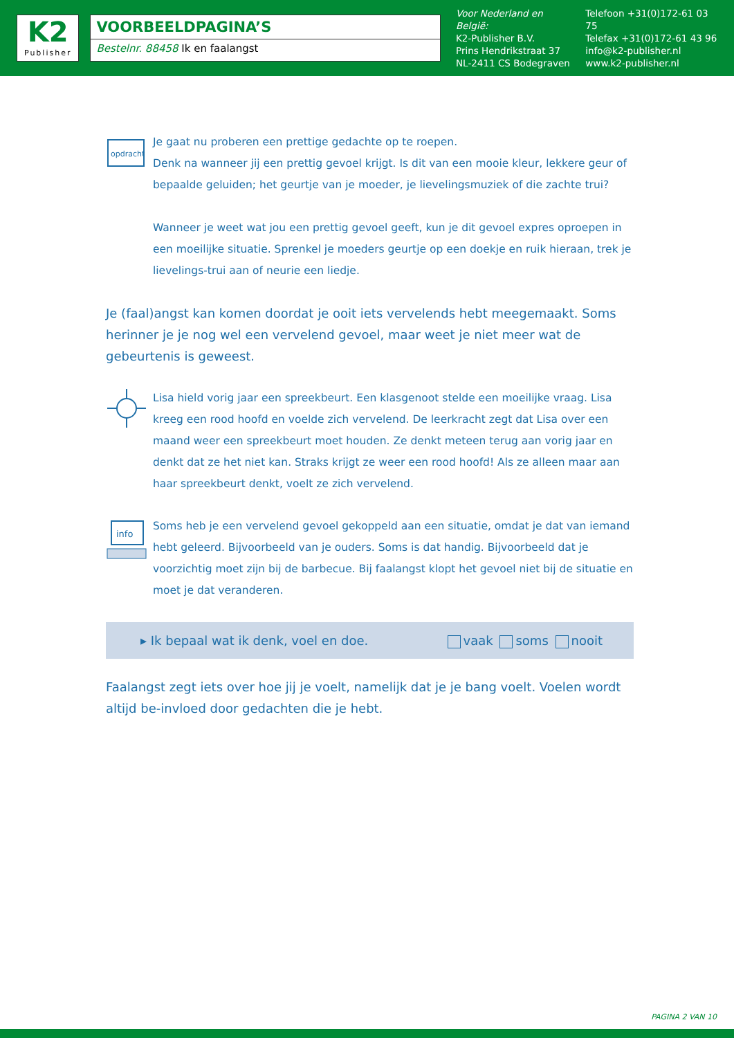K2
Publisher
VOORBEELDPAGINA’S
Bestelnr. 88458 Ik en faalangst
Voor Nederland en België:
K2-Publisher B.V.
Prins Hendrikstraat 37
NL-2411 CS Bodegraven
Telefoon +31(0)172-61 03 75
Telefax +31(0)172-61 43 96
info@k2-publisher.nl
www.k2-publisher.nl
opdracht
Je gaat nu proberen een prettige gedachte op te roepen.
Denk na wanneer jij een prettig gevoel krijgt. Is dit van een mooie kleur, lekkere geur of bepaalde geluiden; het geurtje van je moeder, je lievelingsmuziek of die zachte trui?
Wanneer je weet wat jou een prettig gevoel geeft, kun je dit gevoel expres oproepen in een moeilijke situatie. Sprenkel je moeders geurtje op een doekje en ruik hieraan, trek je lievelings-trui aan of neurie een liedje.
Je (faal)angst kan komen doordat je ooit iets vervelends hebt meegemaakt. Soms herinner je je nog wel een vervelend gevoel, maar weet je niet meer wat de gebeurtenis is geweest.
Lisa hield vorig jaar een spreekbeurt. Een klasgenoot stelde een moeilijke vraag. Lisa kreeg een rood hoofd en voelde zich vervelend. De leerkracht zegt dat Lisa over een maand weer een spreekbeurt moet houden. Ze denkt meteen terug aan vorig jaar en denkt dat ze het niet kan. Straks krijgt ze weer een rood hoofd! Als ze alleen maar aan haar spreekbeurt denkt, voelt ze zich vervelend.
info
Soms heb je een vervelend gevoel gekoppeld aan een situatie, omdat je dat van iemand hebt geleerd. Bijvoorbeeld van je ouders. Soms is dat handig. Bijvoorbeeld dat je voorzichtig moet zijn bij de barbecue. Bij faalangst klopt het gevoel niet bij de situatie en moet je dat veranderen.
▸ Ik bepaal wat ik denk, voel en doe. vaak soms nooit
Faalangst zegt iets over hoe jij je voelt, namelijk dat je je bang voelt. Voelen wordt altijd be-invloed door gedachten die je hebt.
PAGINA 2 VAN 10